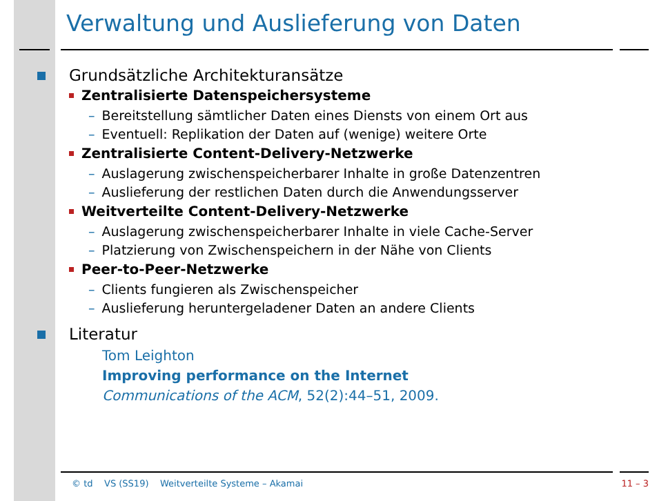Verwaltung und Auslieferung von Daten
Grundsätzliche Architekturansätze
Zentralisierte Datenspeichersysteme
– Bereitstellung sämtlicher Daten eines Diensts von einem Ort aus
– Eventuell: Replikation der Daten auf (wenige) weitere Orte
Zentralisierte Content-Delivery-Netzwerke
– Auslagerung zwischenspeicherbarer Inhalte in große Datenzentren
– Auslieferung der restlichen Daten durch die Anwendungsserver
Weitverteilte Content-Delivery-Netzwerke
– Auslagerung zwischenspeicherbarer Inhalte in viele Cache-Server
– Platzierung von Zwischenspeichern in der Nähe von Clients
Peer-to-Peer-Netzwerke
– Clients fungieren als Zwischenspeicher
– Auslieferung heruntergeladener Daten an andere Clients
Literatur
Tom Leighton
Improving performance on the Internet
Communications of the ACM, 52(2):44–51, 2009.
© td VS (SS19) Weitverteilte Systeme – Akamai 11 – 3